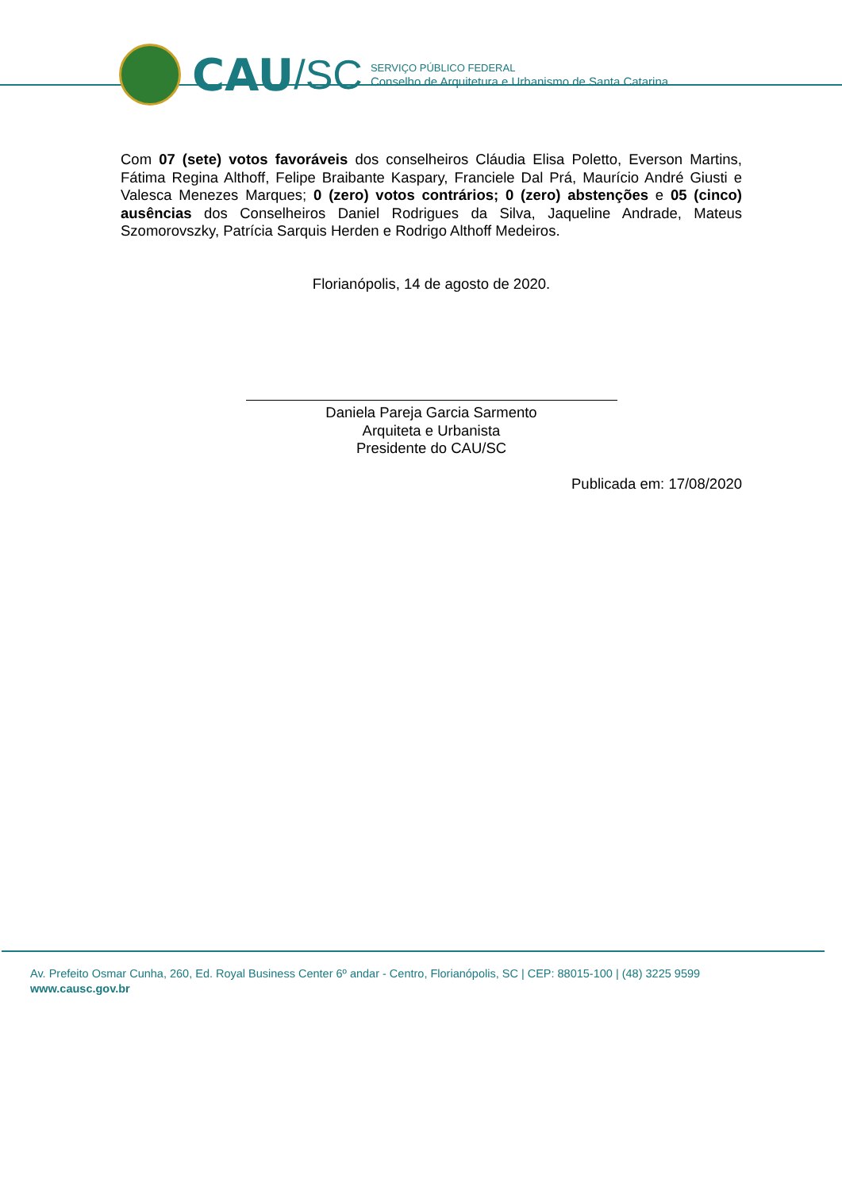CAU /SC
SERVIÇO PÚBLICO FEDERAL
Conselho de Arquitetura e Urbanismo de Santa Catarina
Com 07 (sete) votos favoráveis dos conselheiros Cláudia Elisa Poletto, Everson Martins, Fátima Regina Althoff, Felipe Braibante Kaspary, Franciele Dal Prá, Maurício André Giusti e Valesca Menezes Marques; 0 (zero) votos contrários; 0 (zero) abstenções e 05 (cinco) ausências dos Conselheiros Daniel Rodrigues da Silva, Jaqueline Andrade, Mateus Szomorovszky, Patrícia Sarquis Herden e Rodrigo Althoff Medeiros.
Florianópolis, 14 de agosto de 2020.
Daniela Pareja Garcia Sarmento
Arquiteta e Urbanista
Presidente do CAU/SC
Publicada em: 17/08/2020
Av. Prefeito Osmar Cunha, 260, Ed. Royal Business Center 6º andar - Centro, Florianópolis, SC | CEP: 88015-100 | (48) 3225 9599
www.causc.gov.br